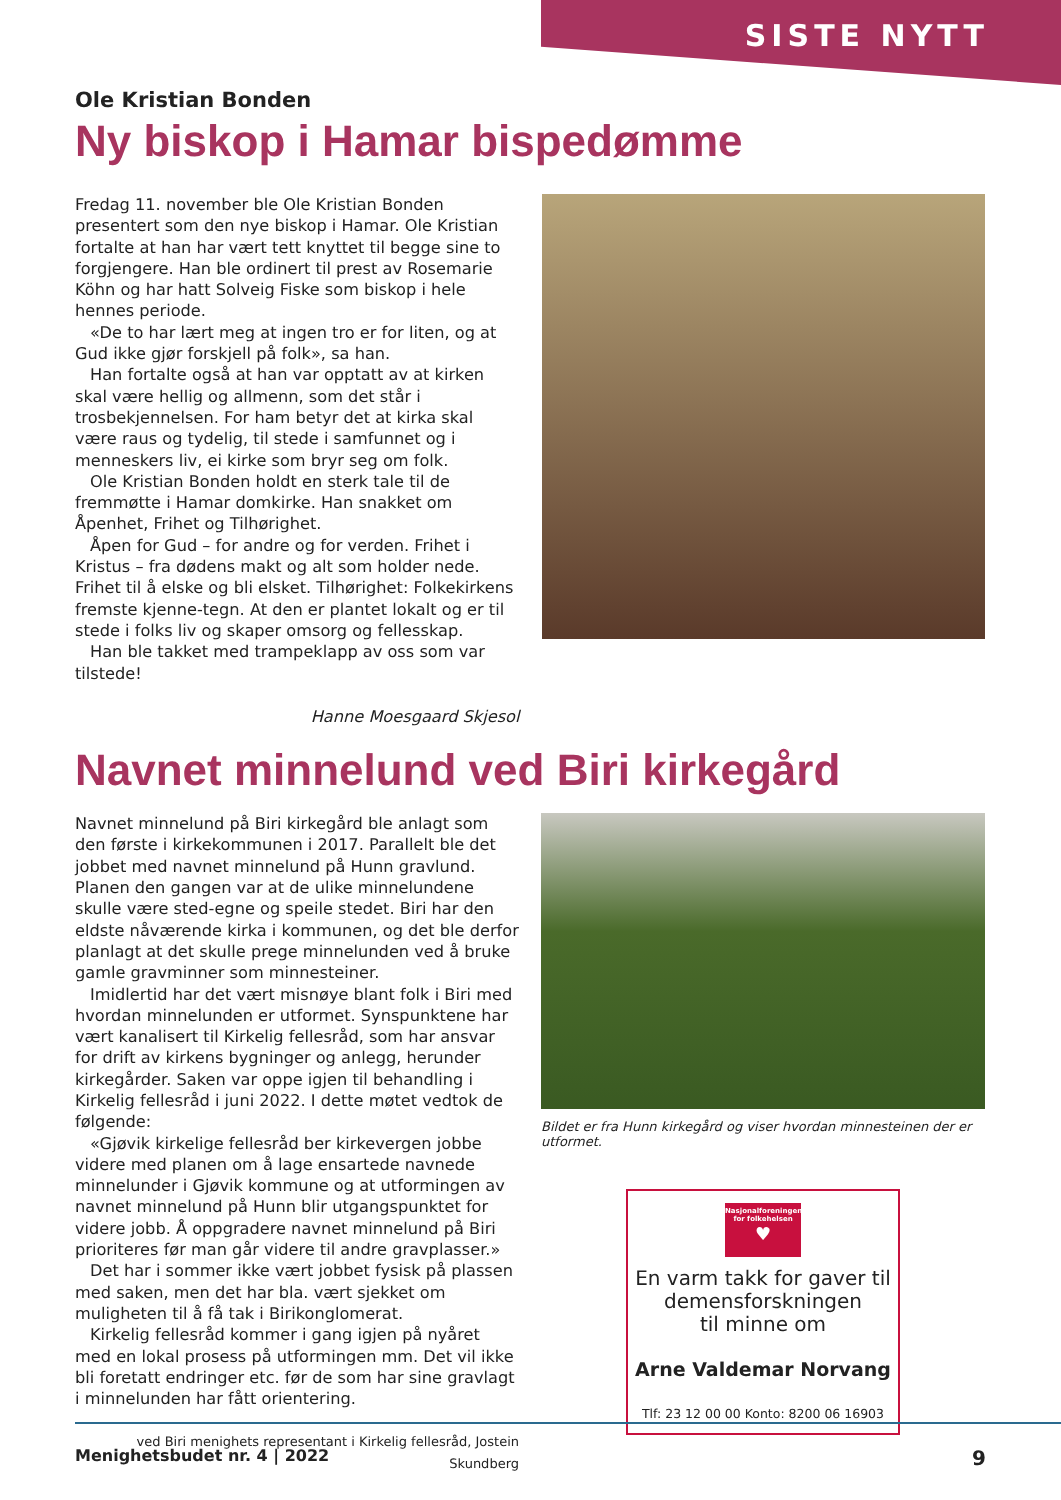SISTE NYTT
Ole Kristian Bonden
Ny biskop i Hamar bispedømme
Fredag 11. november ble Ole Kristian Bonden presentert som den nye biskop i Hamar. Ole Kristian fortalte at han har vært tett knyttet til begge sine to forgjengere. Han ble ordinert til prest av Rosemarie Köhn og har hatt Solveig Fiske som biskop i hele hennes periode.
«De to har lært meg at ingen tro er for liten, og at Gud ikke gjør forskjell på folk», sa han.
Han fortalte også at han var opptatt av at kirken skal være hellig og allmenn, som det står i trosbekjennelsen. For ham betyr det at kirka skal være raus og tydelig, til stede i samfunnet og i menneskers liv, ei kirke som bryr seg om folk.
Ole Kristian Bonden holdt en sterk tale til de fremmøtte i Hamar domkirke. Han snakket om Åpenhet, Frihet og Tilhørighet.
Åpen for Gud – for andre og for verden. Frihet i Kristus – fra dødens makt og alt som holder nede. Frihet til å elske og bli elsket. Tilhørighet: Folkekirkens fremste kjenne-tegn. At den er plantet lokalt og er til stede i folks liv og skaper omsorg og fellesskap.
Han ble takket med trampeklapp av oss som var tilstede!
Hanne Moesgaard Skjesol
Navnet minnelund ved Biri kirkegård
Navnet minnelund på Biri kirkegård ble anlagt som den første i kirkekommunen i 2017. Parallelt ble det jobbet med navnet minnelund på Hunn gravlund. Planen den gangen var at de ulike minnelundene skulle være sted-egne og speile stedet. Biri har den eldste nåværende kirka i kommunen, og det ble derfor planlagt at det skulle prege minnelunden ved å bruke gamle gravminner som minnesteiner.
Imidlertid har det vært misnøye blant folk i Biri med hvordan minnelunden er utformet. Synspunktene har vært kanalisert til Kirkelig fellesråd, som har ansvar for drift av kirkens bygninger og anlegg, herunder kirkegårder. Saken var oppe igjen til behandling i Kirkelig fellesråd i juni 2022. I dette møtet vedtok de følgende:
«Gjøvik kirkelige fellesråd ber kirkevergen jobbe videre med planen om å lage ensartede navnede minnelunder i Gjøvik kommune og at utformingen av navnet minnelund på Hunn blir utgangspunktet for videre jobb. Å oppgradere navnet minnelund på Biri prioriteres før man går videre til andre gravplasser.»
Det har i sommer ikke vært jobbet fysisk på plassen med saken, men det har bla. vært sjekket om muligheten til å få tak i Birikonglomerat.
Kirkelig fellesråd kommer i gang igjen på nyåret med en lokal prosess på utformingen mm. Det vil ikke bli foretatt endringer etc. før de som har sine gravlagt i minnelunden har fått orientering.
ved Biri menighets representant i Kirkelig fellesråd, Jostein Skundberg
Bildet er fra Hunn kirkegård og viser hvordan minnesteinen der er utformet.
Nasjonalforeningen
for folkehelsen
♥
En varm takk for gaver til demensforskningen
til minne om
Arne Valdemar Norvang
Tlf: 23 12 00 00 Konto: 8200 06 16903
Menighetsbudet nr. 4 | 2022 9